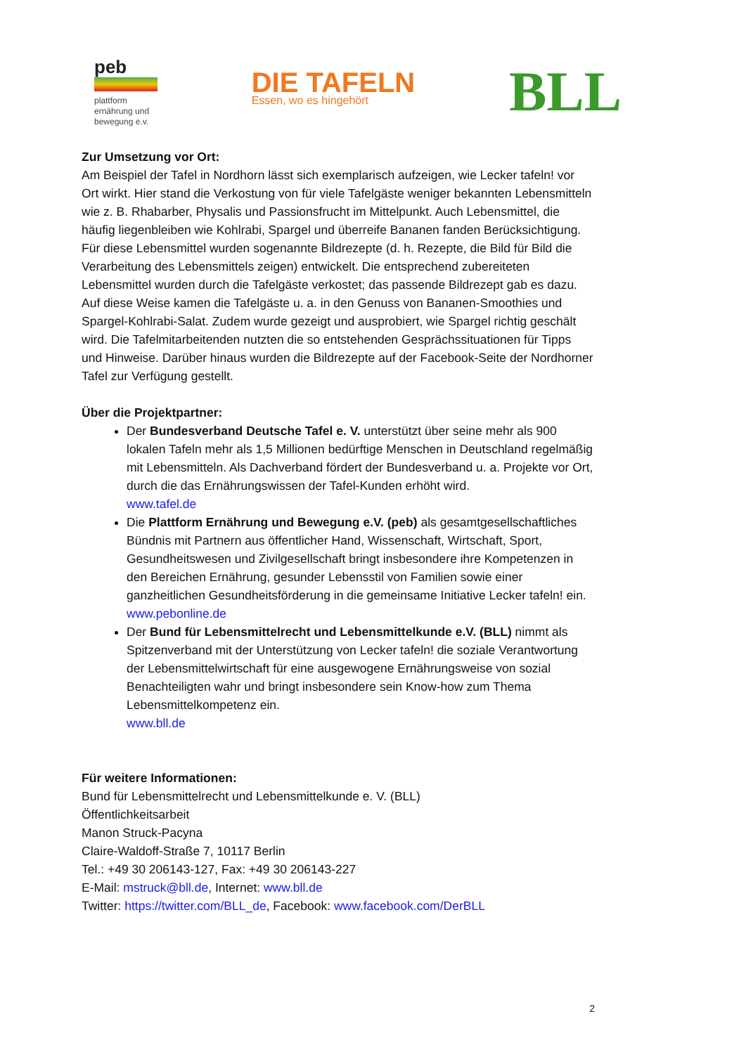peb
plattform
ernährung und
bewegung e.v.
DIE TAFELN
Essen, wo es hingehört
BLL
Zur Umsetzung vor Ort:
Am Beispiel der Tafel in Nordhorn lässt sich exemplarisch aufzeigen, wie Lecker tafeln! vor Ort wirkt. Hier stand die Verkostung von für viele Tafelgäste weniger bekannten Lebensmitteln wie z. B. Rhabarber, Physalis und Passionsfrucht im Mittelpunkt. Auch Lebensmittel, die häufig liegenbleiben wie Kohlrabi, Spargel und überreife Bananen fanden Berücksichtigung. Für diese Lebensmittel wurden sogenannte Bildrezepte (d. h. Rezepte, die Bild für Bild die Verarbeitung des Lebensmittels zeigen) entwickelt. Die entsprechend zubereiteten Lebensmittel wurden durch die Tafelgäste verkostet; das passende Bildrezept gab es dazu. Auf diese Weise kamen die Tafelgäste u. a. in den Genuss von Bananen-Smoothies und Spargel-Kohlrabi-Salat. Zudem wurde gezeigt und ausprobiert, wie Spargel richtig geschält wird. Die Tafelmitarbeitenden nutzten die so entstehenden Gesprächssituationen für Tipps und Hinweise. Darüber hinaus wurden die Bildrezepte auf der Facebook-Seite der Nordhorner Tafel zur Verfügung gestellt.
Über die Projektpartner:
Der Bundesverband Deutsche Tafel e. V. unterstützt über seine mehr als 900 lokalen Tafeln mehr als 1,5 Millionen bedürftige Menschen in Deutschland regelmäßig mit Lebensmitteln. Als Dachverband fördert der Bundesverband u. a. Projekte vor Ort, durch die das Ernährungswissen der Tafel-Kunden erhöht wird.
www.tafel.de
Die Plattform Ernährung und Bewegung e.V. (peb) als gesamtgesellschaftliches Bündnis mit Partnern aus öffentlicher Hand, Wissenschaft, Wirtschaft, Sport, Gesundheitswesen und Zivilgesellschaft bringt insbesondere ihre Kompetenzen in den Bereichen Ernährung, gesunder Lebensstil von Familien sowie einer ganzheitlichen Gesundheitsförderung in die gemeinsame Initiative Lecker tafeln! ein.
www.pebonline.de
Der Bund für Lebensmittelrecht und Lebensmittelkunde e.V. (BLL) nimmt als Spitzenverband mit der Unterstützung von Lecker tafeln! die soziale Verantwortung der Lebensmittelwirtschaft für eine ausgewogene Ernährungsweise von sozial Benachteiligten wahr und bringt insbesondere sein Know-how zum Thema Lebensmittelkompetenz ein.
www.bll.de
Für weitere Informationen:
Bund für Lebensmittelrecht und Lebensmittelkunde e. V. (BLL)
Öffentlichkeitsarbeit
Manon Struck-Pacyna
Claire-Waldoff-Straße 7, 10117 Berlin
Tel.: +49 30 206143-127, Fax: +49 30 206143-227
E-Mail: mstruck@bll.de, Internet: www.bll.de
Twitter: https://twitter.com/BLL_de, Facebook: www.facebook.com/DerBLL
2